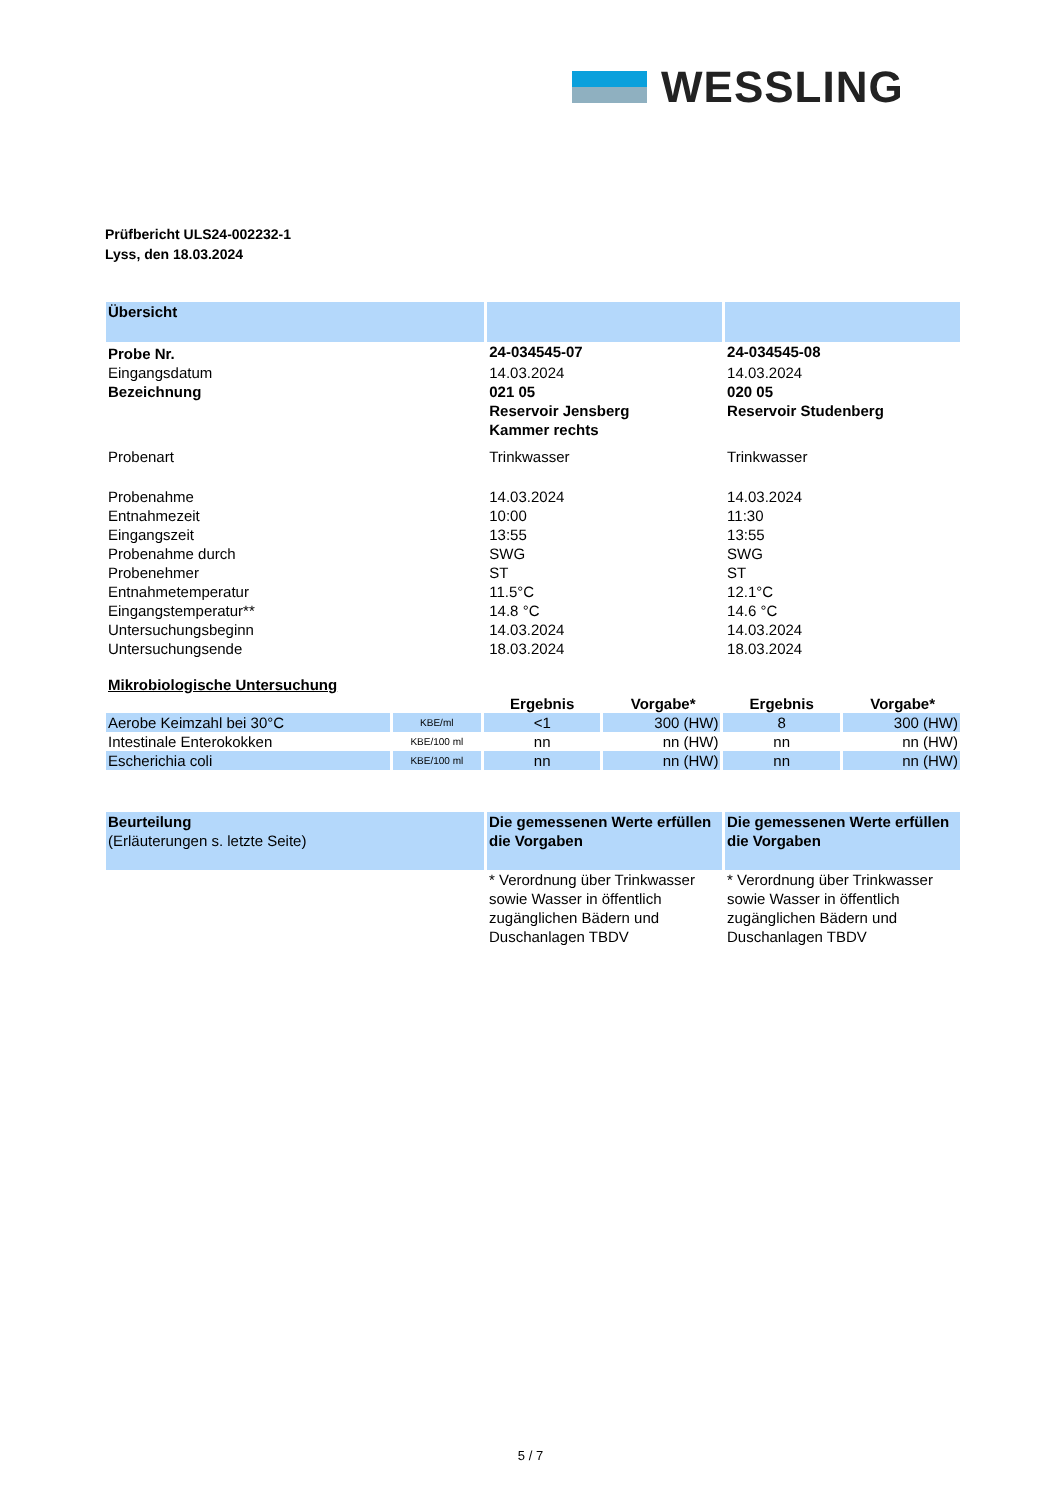WESSLING
Prüfbericht ULS24-002232-1
Lyss, den 18.03.2024
| Übersicht | | |
| Probe Nr. | 24-034545-07 | 24-034545-08 |
| Eingangsdatum | 14.03.2024 | 14.03.2024 |
| Bezeichnung | 021 05 Reservoir Jensberg Kammer rechts | 020 05 Reservoir Studenberg |
| Probenart | Trinkwasser | Trinkwasser |
| Probenahme | 14.03.2024 | 14.03.2024 |
| Entnahmezeit | 10:00 | 11:30 |
| Eingangszeit | 13:55 | 13:55 |
| Probenahme durch | SWG | SWG |
| Probenehmer | ST | ST |
| Entnahmetemperatur | 11.5°C | 12.1°C |
| Eingangstemperatur** | 14.8 °C | 14.6 °C |
| Untersuchungsbeginn | 14.03.2024 | 14.03.2024 |
| Untersuchungsende | 18.03.2024 | 18.03.2024 |
| Mikrobiologische Untersuchung | | | | | |
| | | Ergebnis | Vorgabe* | Ergebnis | Vorgabe* |
| Aerobe Keimzahl bei 30°C | KBE/ml | <1 | 300 (HW) | 8 | 300 (HW) |
| Intestinale Enterokokken | KBE/100 ml | nn | nn (HW) | nn | nn (HW) |
| Escherichia coli | KBE/100 ml | nn | nn (HW) | nn | nn (HW) |
| Beurteilung (Erläuterungen s. letzte Seite) | Die gemessenen Werte erfüllen die Vorgaben | Die gemessenen Werte erfüllen die Vorgaben |
| | * Verordnung über Trinkwasser sowie Wasser in öffentlich zugänglichen Bädern und Duschanlagen TBDV | * Verordnung über Trinkwasser sowie Wasser in öffentlich zugänglichen Bädern und Duschanlagen TBDV |
5 / 7